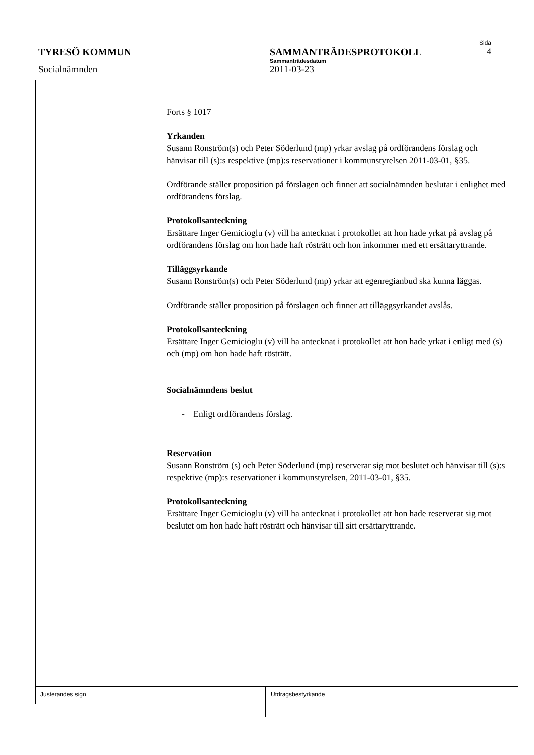Sida
TYRESÖ KOMMUN SAMMANTRÄDESPROTOKOLL 4
Sammanträdesdatum
Socialnämnden 2011-03-23
Forts § 1017
Yrkanden
Susann Ronström(s) och Peter Söderlund (mp) yrkar avslag på ordförandens förslag och hänvisar till (s):s respektive (mp):s reservationer i kommunstyrelsen 2011-03-01, §35.
Ordförande ställer proposition på förslagen och finner att socialnämnden beslutar i enlighet med ordförandens förslag.
Protokollsanteckning
Ersättare Inger Gemicioglu (v) vill ha antecknat i protokollet att hon hade yrkat på avslag på ordförandens förslag om hon hade haft rösträtt och hon inkommer med ett ersättaryttrande.
Tilläggsyrkande
Susann Ronström(s) och Peter Söderlund (mp) yrkar att egenregianbud ska kunna läggas.
Ordförande ställer proposition på förslagen och finner att tilläggsyrkandet avslås.
Protokollsanteckning
Ersättare Inger Gemicioglu (v) vill ha antecknat i protokollet att hon hade yrkat i enligt med (s) och (mp) om hon hade haft rösträtt.
Socialnämndens beslut
- Enligt ordförandens förslag.
Reservation
Susann Ronström (s) och Peter Söderlund (mp) reserverar sig mot beslutet och hänvisar till (s):s respektive (mp):s reservationer i kommunstyrelsen, 2011-03-01, §35.
Protokollsanteckning
Ersättare Inger Gemicioglu (v) vill ha antecknat i protokollet att hon hade reserverat sig mot beslutet om hon hade haft rösträtt och hänvisar till sitt ersättaryttrande.
Justerandes sign Utdragsbestyrkande